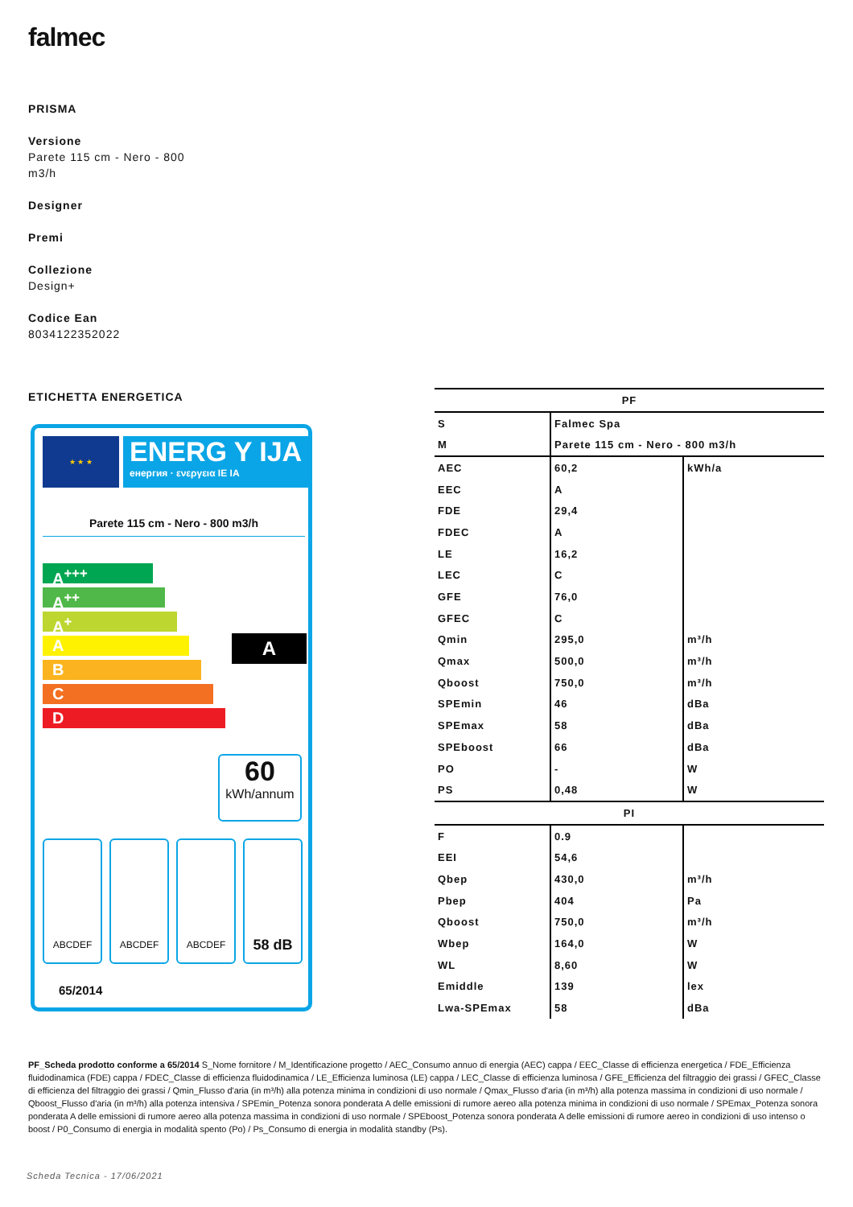falmec
PRISMA
Versione
Parete 115 cm - Nero - 800
m3/h
Designer
Premi
Collezione
Design+
Codice Ean
8034122352022
ETICHETTA ENERGETICA
★ ★ ★
ENERG Y IJA
енергия · ενεργεια IE IA
Parete 115 cm - Nero - 800 m3/h
A<sup>+++</sup>
A<sup>++</sup>
A<sup>+</sup>
A
B
C
D
A
60
kWh/annum
ABCDEF ABCDEF ABCDEF 58 dB
65/2014
| PF | | |
| --- | --- | --- |
| S | Falmec Spa | |
| M | Parete 115 cm - Nero - 800 m3/h | |
| AEC | 60,2 | kWh/a |
| EEC | A | |
| FDE | 29,4 | |
| FDEC | A | |
| LE | 16,2 | |
| LEC | C | |
| GFE | 76,0 | |
| GFEC | C | |
| Qmin | 295,0 | m³/h |
| Qmax | 500,0 | m³/h |
| Qboost | 750,0 | m³/h |
| SPEmin | 46 | dBa |
| SPEmax | 58 | dBa |
| SPEboost | 66 | dBa |
| PO | - | W |
| PS | 0,48 | W |
| PI | | |
| F | 0.9 | |
| EEI | 54,6 | |
| Qbep | 430,0 | m³/h |
| Pbep | 404 | Pa |
| Qboost | 750,0 | m³/h |
| Wbep | 164,0 | W |
| WL | 8,60 | W |
| Emiddle | 139 | lex |
| Lwa-SPEmax | 58 | dBa |
PF_Scheda prodotto conforme a 65/2014 S_Nome fornitore / M_Identificazione progetto / AEC_Consumo annuo di energia (AEC) cappa / EEC_Classe di efficienza energetica / FDE_Efficienza fluidodinamica (FDE) cappa / FDEC_Classe di efficienza fluidodinamica / LE_Efficienza luminosa (LE) cappa / LEC_Classe di efficienza luminosa / GFE_Efficienza del filtraggio dei grassi / GFEC_Classe di efficienza del filtraggio dei grassi / Qmin_Flusso d'aria (in m³/h) alla potenza minima in condizioni di uso normale / Qmax_Flusso d'aria (in m³/h) alla potenza massima in condizioni di uso normale / Qboost_Flusso d'aria (in m³/h) alla potenza intensiva / SPEmin_Potenza sonora ponderata A delle emissioni di rumore aereo alla potenza minima in condizioni di uso normale / SPEmax_Potenza sonora ponderata A delle emissioni di rumore aereo alla potenza massima in condizioni di uso normale / SPEboost_Potenza sonora ponderata A delle emissioni di rumore aereo in condizioni di uso intenso o boost / P0_Consumo di energia in modalità spento (Po) / Ps_Consumo di energia in modalità standby (Ps).
Scheda Tecnica - 17/06/2021